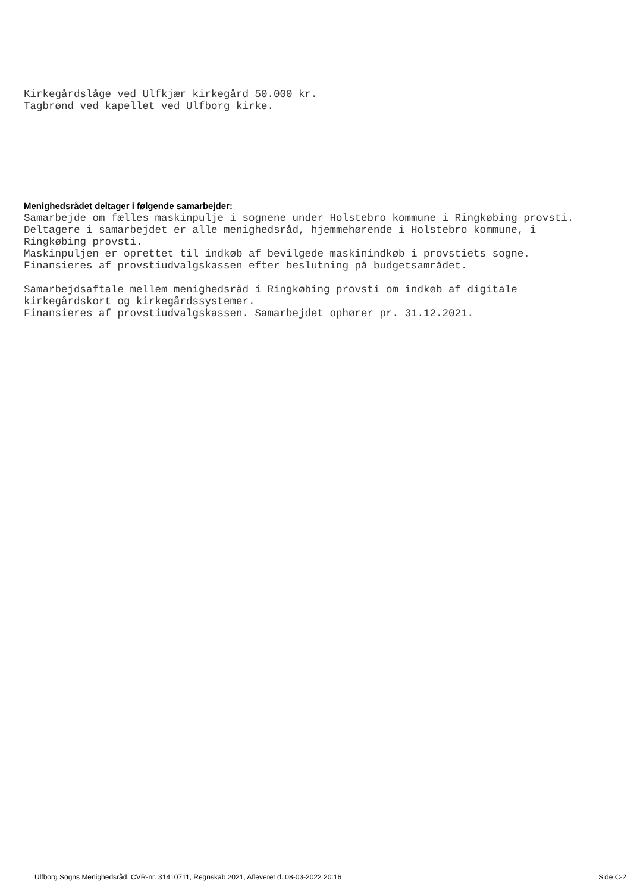Kirkegårdslåge ved Ulfkjær kirkegård 50.000 kr. Tagbrønd ved kapellet ved Ulfborg kirke.
Menighedsrådet deltager i følgende samarbejder:
Samarbejde om fælles maskinpulje i sognene under Holstebro kommune i Ringkøbing provsti. Deltagere i samarbejdet er alle menighedsråd, hjemmehørende i Holstebro kommune, i Ringkøbing provsti. Maskinpuljen er oprettet til indkøb af bevilgede maskinindkøb i provstiets sogne. Finansieres af provstiudvalgskassen efter beslutning på budgetsamrådet. Samarbejdsaftale mellem menighedsråd i Ringkøbing provsti om indkøb af digitale kirkegårdskort og kirkegårdssystemer. Finansieres af provstiudvalgskassen. Samarbejdet ophører pr. 31.12.2021.
Ulfborg Sogns Menighedsråd, CVR-nr. 31410711, Regnskab 2021, Afleveret d. 08-03-2022 20:16 Side C-2